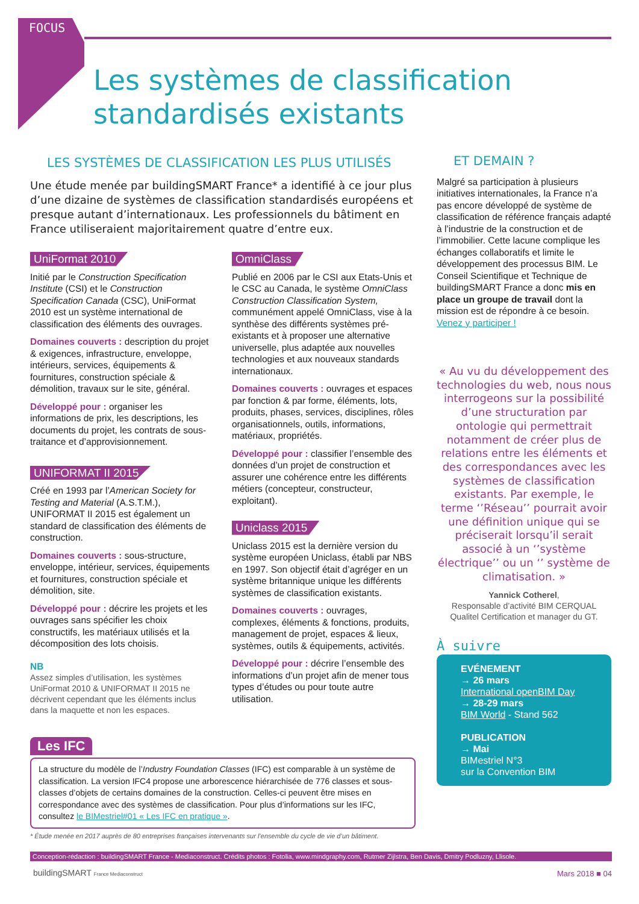FOCUS
Les systèmes de classification
standardisés existants
LES SYSTÈMES DE CLASSIFICATION LES PLUS UTILISÉS
Une étude menée par buildingSMART France* a identifié à ce jour plus d’une dizaine de systèmes de classification standardisés européens et presque autant d’internationaux. Les professionnels du bâtiment en France utiliseraient majoritairement quatre d’entre eux.
UniFormat 2010
Initié par le Construction Specification Institute (CSI) et le Construction Specification Canada (CSC), UniFormat 2010 est un système international de classification des éléments des ouvrages.
Domaines couverts : description du projet & exigences, infrastructure, enveloppe, intérieurs, services, équipements & fournitures, construction spéciale & démolition, travaux sur le site, général.
Développé pour : organiser les informations de prix, les descriptions, les documents du projet, les contrats de sous-traitance et d’approvisionnement.
UNIFORMAT II 2015
Créé en 1993 par l’American Society for Testing and Material (A.S.T.M.), UNIFORMAT II 2015 est également un standard de classification des éléments de construction.
Domaines couverts : sous-structure, enveloppe, intérieur, services, équipements et fournitures, construction spéciale et démolition, site.
Développé pour : décrire les projets et les ouvrages sans spécifier les choix constructifs, les matériaux utilisés et la décomposition des lots choisis.
NB
Assez simples d’utilisation, les systèmes UniFormat 2010 & UNIFORMAT II 2015 ne décrivent cependant que les éléments inclus dans la maquette et non les espaces.
OmniClass
Publié en 2006 par le CSI aux Etats-Unis et le CSC au Canada, le système OmniClass Construction Classification System, communément appelé OmniClass, vise à la synthèse des différents systèmes pré-existants et à proposer une alternative universelle, plus adaptée aux nouvelles technologies et aux nouveaux standards internationaux.
Domaines couverts : ouvrages et espaces par fonction & par forme, éléments, lots, produits, phases, services, disciplines, rôles organisationnels, outils, informations, matériaux, propriétés.
Développé pour : classifier l’ensemble des données d’un projet de construction et assurer une cohérence entre les différents métiers (concepteur, constructeur, exploitant).
Uniclass 2015
Uniclass 2015 est la dernière version du système européen Uniclass, établi par NBS en 1997. Son objectif était d’agréger en un système britannique unique les différents systèmes de classification existants.
Domaines couverts : ouvrages, complexes, éléments & fonctions, produits, management de projet, espaces & lieux, systèmes, outils & équipements, activités.
Développé pour : décrire l’ensemble des informations d’un projet afin de mener tous types d’études ou pour toute autre utilisation.
Les IFC
La structure du modèle de l’Industry Foundation Classes (IFC) est comparable à un système de classification. La version IFC4 propose une arborescence hiérarchisée de 776 classes et sous-classes d’objets de certains domaines de la construction. Celles-ci peuvent être mises en correspondance avec des systèmes de classification. Pour plus d’informations sur les IFC, consultez le BIMestriel#01 « Les IFC en pratique ».
* Étude menée en 2017 auprès de 80 entreprises françaises intervenants sur l’ensemble du cycle de vie d’un bâtiment.
ET DEMAIN ?
Malgré sa participation à plusieurs initiatives internationales, la France n’a pas encore développé de système de classification de référence français adapté à l’industrie de la construction et de l’immobilier. Cette lacune complique les échanges collaboratifs et limite le développement des processus BIM. Le Conseil Scientifique et Technique de buildingSMART France a donc mis en place un groupe de travail dont la mission est de répondre à ce besoin. Venez y participer !
« Au vu du développement des technologies du web, nous nous interrogeons sur la possibilité d’une structuration par ontologie qui permettrait notamment de créer plus de relations entre les éléments et des correspondances avec les systèmes de classification existants. Par exemple, le terme ‘’Réseau’’ pourrait avoir une définition unique qui se préciserait lorsqu’il serait associé à un ‘’système électrique’’ ou un ‘’ système de climatisation. »
Yannick Cotherel,
Responsable d’activité BIM CERQUAL Qualitel Certification et manager du GT.
À suivre
EVÉNEMENT
→ 26 mars
International openBIM Day
→ 28-29 mars
BIM World - Stand 562
PUBLICATION
→ Mai
BIMestriel N°3
sur la Convention BIM
Conception-rédaction : buildingSMART France - Mediaconstruct. Crédits photos : Fotolia, www.mindgraphy.com, Rutmer Zijlstra, Ben Davis, Dmitry Podluzny, Llisole.
buildingSMART France Mediaconstruct
Mars 2018 ■ 04